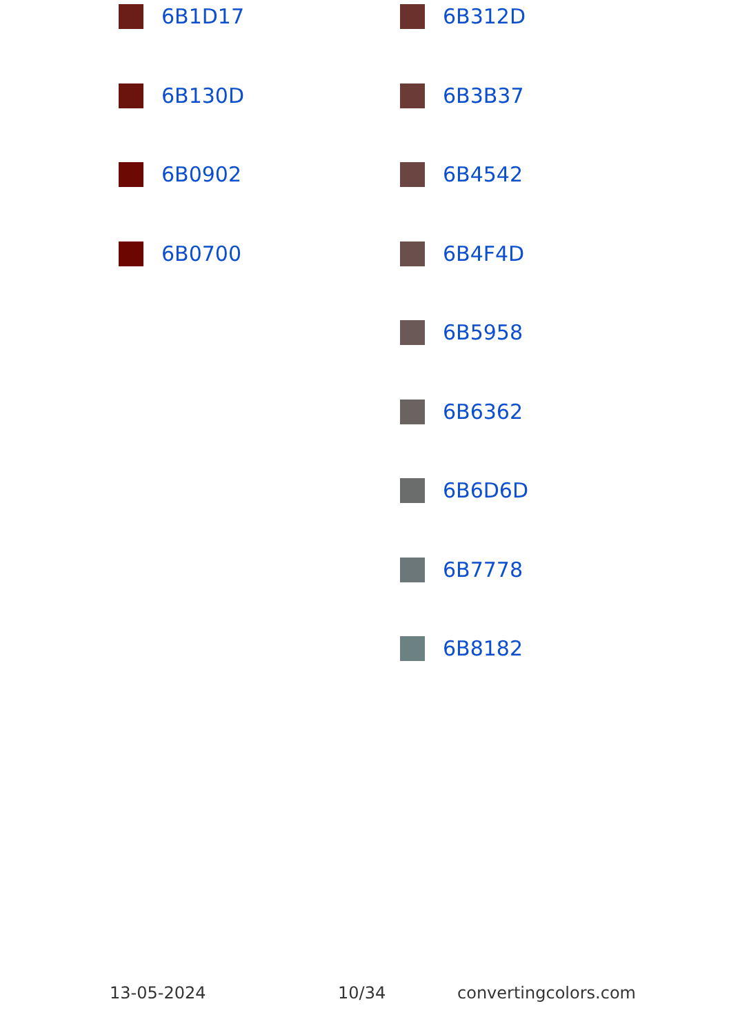6B1D17
6B130D
6B0902
6B0700
6B312D
6B3B37
6B4542
6B4F4D
6B5958
6B6362
6B6D6D
6B7778
6B8182
13-05-2024 10/34 convertingcolors.com